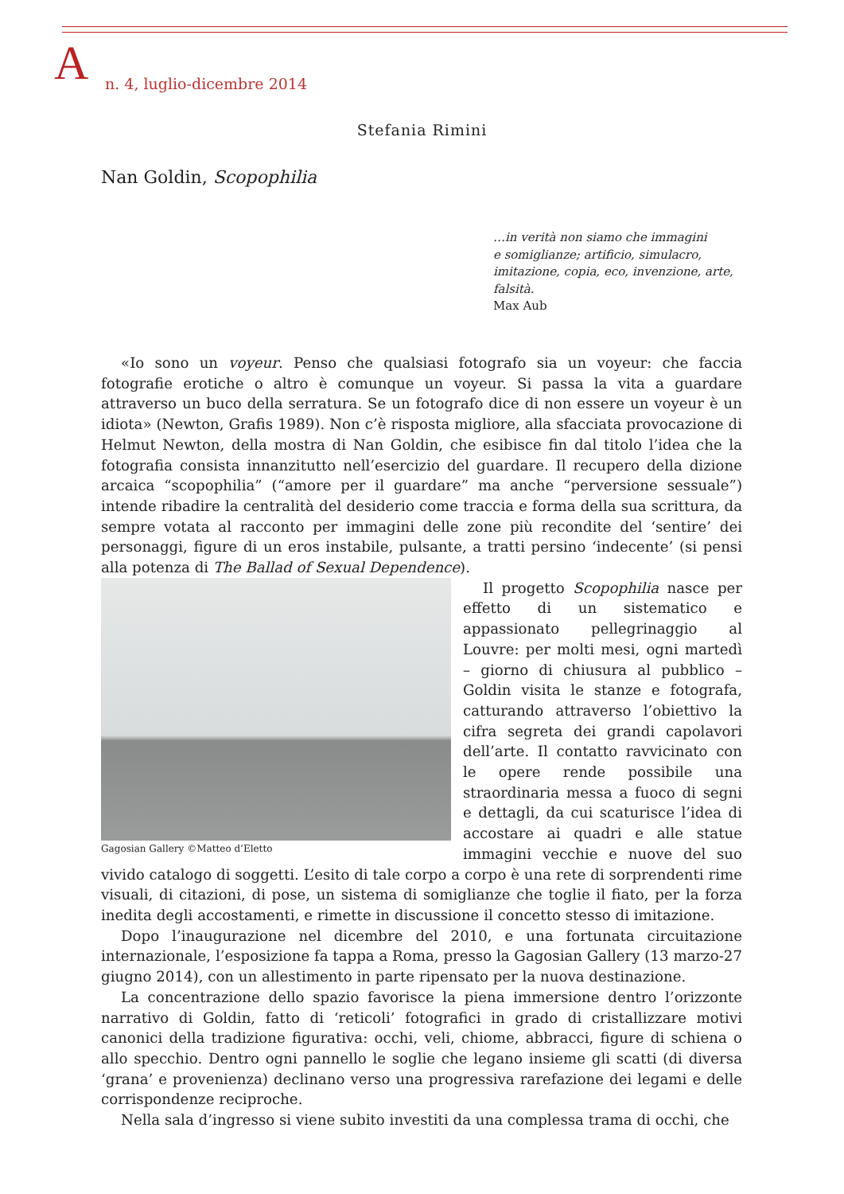A n. 4, luglio-dicembre 2014
Stefania Rimini
Nan Goldin, Scopophilia
…in verità non siamo che immagini
e somiglianze; artificio, simulacro,
imitazione, copia, eco, invenzione, arte,
falsità.
Max Aub
«Io sono un voyeur. Penso che qualsiasi fotografo sia un voyeur: che faccia fotografie erotiche o altro è comunque un voyeur. Si passa la vita a guardare attraverso un buco della serratura. Se un fotografo dice di non essere un voyeur è un idiota» (Newton, Grafis 1989). Non c’è risposta migliore, alla sfacciata provocazione di Helmut Newton, della mostra di Nan Goldin, che esibisce fin dal titolo l’idea che la fotografia consista innanzitutto nell’esercizio del guardare. Il recupero della dizione arcaica “scopophilia” (“amore per il guardare” ma anche “perversione sessuale”) intende ribadire la centralità del desiderio come traccia e forma della sua scrittura, da sempre votata al racconto per immagini delle zone più recondite del ‘sentire’ dei personaggi, figure di un eros instabile, pulsante, a tratti persino ‘indecente’ (si pensi alla potenza di The Ballad of Sexual Dependence).
Gagosian Gallery ©Matteo d’Eletto
Il progetto Scopophilia nasce per effetto di un sistematico e appassionato pellegrinaggio al Louvre: per molti mesi, ogni martedì – giorno di chiusura al pubblico – Goldin visita le stanze e fotografa, catturando attraverso l’obiettivo la cifra segreta dei grandi capolavori dell’arte. Il contatto ravvicinato con le opere rende possibile una straordinaria messa a fuoco di segni e dettagli, da cui scaturisce l’idea di accostare ai quadri e alle statue immagini vecchie e nuove del suo vivido catalogo di soggetti. L’esito di tale corpo a corpo è una rete di sorprendenti rime visuali, di citazioni, di pose, un sistema di somiglianze che toglie il fiato, per la forza inedita degli accostamenti, e rimette in discussione il concetto stesso di imitazione.
Dopo l’inaugurazione nel dicembre del 2010, e una fortunata circuitazione internazionale, l’esposizione fa tappa a Roma, presso la Gagosian Gallery (13 marzo-27 giugno 2014), con un allestimento in parte ripensato per la nuova destinazione.
La concentrazione dello spazio favorisce la piena immersione dentro l’orizzonte narrativo di Goldin, fatto di ‘reticoli’ fotografici in grado di cristallizzare motivi canonici della tradizione figurativa: occhi, veli, chiome, abbracci, figure di schiena o allo specchio. Dentro ogni pannello le soglie che legano insieme gli scatti (di diversa ‘grana’ e provenienza) declinano verso una progressiva rarefazione dei legami e delle corrispondenze reciproche.
Nella sala d’ingresso si viene subito investiti da una complessa trama di occhi, che